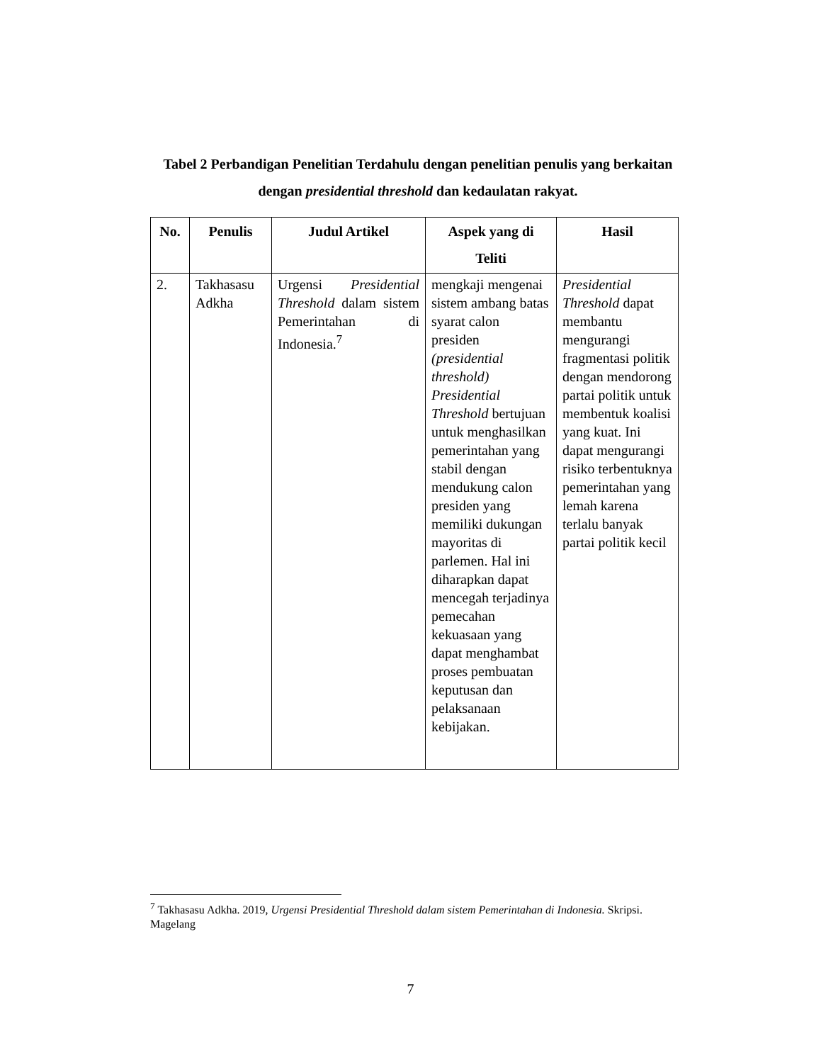Tabel 2 Perbandigan Penelitian Terdahulu dengan penelitian penulis yang berkaitan dengan presidential threshold dan kedaulatan rakyat.
| No. | Penulis | Judul Artikel | Aspek yang di Teliti | Hasil |
| --- | --- | --- | --- | --- |
| 2. | Takhasasu Adkha | Urgensi Presidential Threshold dalam sistem Pemerintahan di Indonesia.<sup>7</sup> | mengkaji mengenai sistem ambang batas syarat calon presiden (presidential threshold) Presidential Threshold bertujuan untuk menghasilkan pemerintahan yang stabil dengan mendukung calon presiden yang memiliki dukungan mayoritas di parlemen. Hal ini diharapkan dapat mencegah terjadinya pemecahan kekuasaan yang dapat menghambat proses pembuatan keputusan dan pelaksanaan kebijakan. | Presidential Threshold dapat membantu mengurangi fragmentasi politik dengan mendorong partai politik untuk membentuk koalisi yang kuat. Ini dapat mengurangi risiko terbentuknya pemerintahan yang lemah karena terlalu banyak partai politik kecil |
<sup>7</sup> Takhasasu Adkha. 2019, Urgensi Presidential Threshold dalam sistem Pemerintahan di Indonesia. Skripsi. Magelang
7